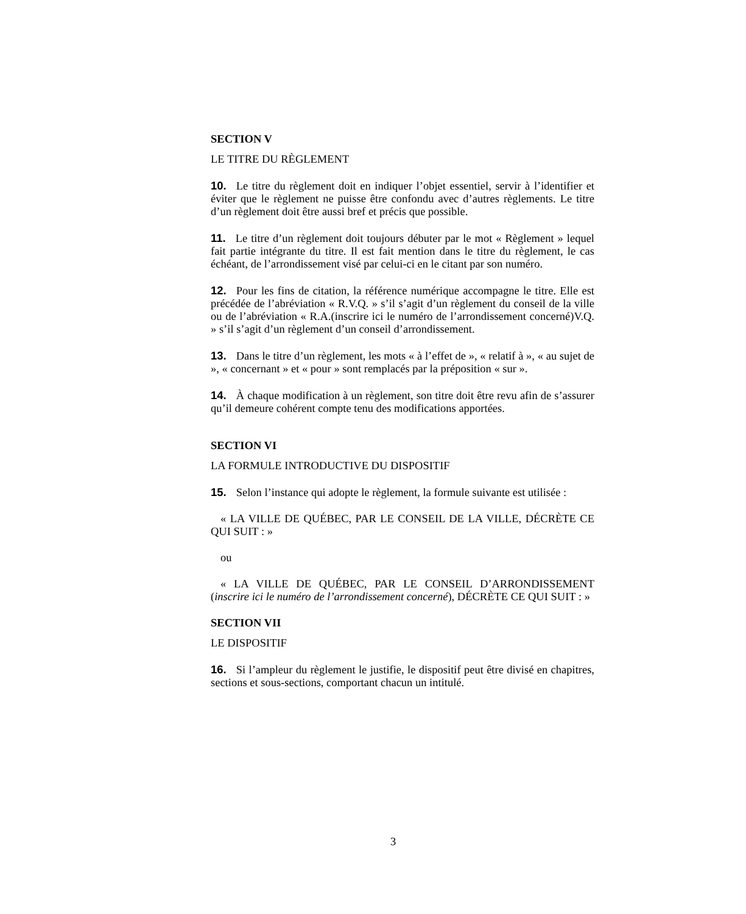SECTION V
LE TITRE DU RÈGLEMENT
10. Le titre du règlement doit en indiquer l’objet essentiel, servir à l’identifier et éviter que le règlement ne puisse être confondu avec d’autres règlements. Le titre d’un règlement doit être aussi bref et précis que possible.
11. Le titre d’un règlement doit toujours débuter par le mot « Règlement » lequel fait partie intégrante du titre. Il est fait mention dans le titre du règlement, le cas échéant, de l’arrondissement visé par celui-ci en le citant par son numéro.
12. Pour les fins de citation, la référence numérique accompagne le titre. Elle est précédée de l’abréviation « R.V.Q. » s’il s’agit d’un règlement du conseil de la ville ou de l’abréviation « R.A.(inscrire ici le numéro de l’arrondissement concerné)V.Q. » s’il s’agit d’un règlement d’un conseil d’arrondissement.
13. Dans le titre d’un règlement, les mots « à l’effet de », « relatif à », « au sujet de », « concernant » et « pour » sont remplacés par la préposition « sur ».
14. À chaque modification à un règlement, son titre doit être revu afin de s’assurer qu’il demeure cohérent compte tenu des modifications apportées.
SECTION VI
LA FORMULE INTRODUCTIVE DU DISPOSITIF
15. Selon l’instance qui adopte le règlement, la formule suivante est utilisée :
« LA VILLE DE QUÉBEC, PAR LE CONSEIL DE LA VILLE, DÉCRÈTE CE QUI SUIT : »
ou
« LA VILLE DE QUÉBEC, PAR LE CONSEIL D’ARRONDISSEMENT (inscrire ici le numéro de l’arrondissement concerné), DÉCRÈTE CE QUI SUIT : »
SECTION VII
LE DISPOSITIF
16. Si l’ampleur du règlement le justifie, le dispositif peut être divisé en chapitres, sections et sous-sections, comportant chacun un intitulé.
3